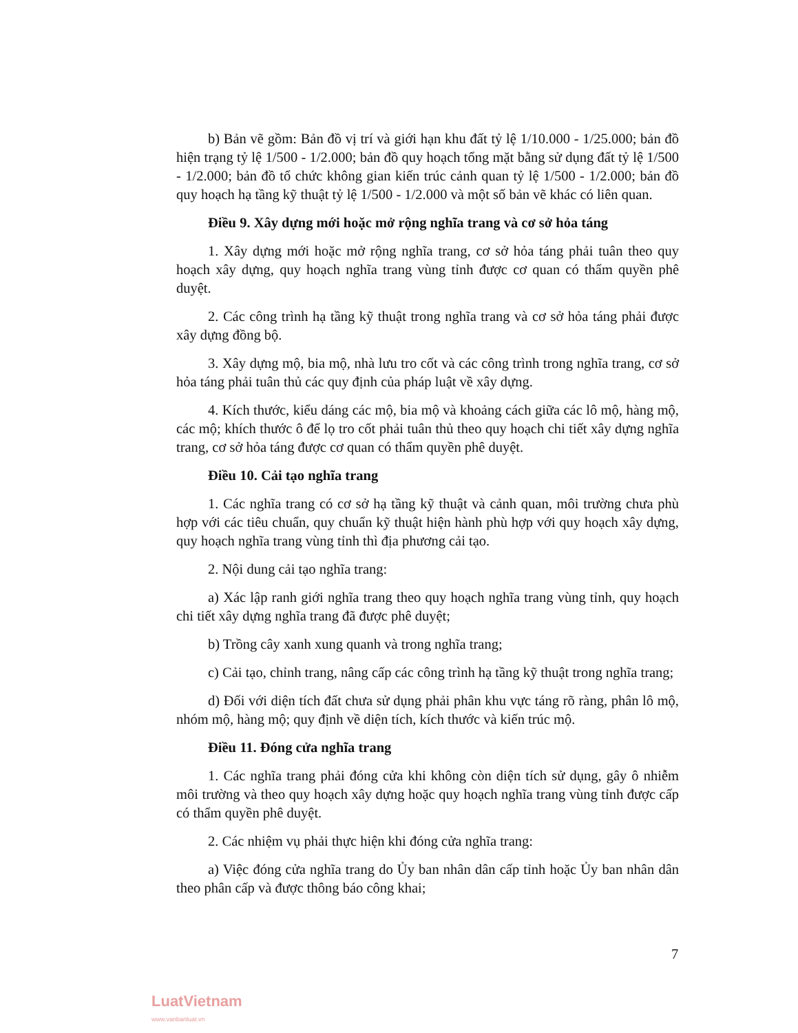b) Bản vẽ gồm: Bản đồ vị trí và giới hạn khu đất tỷ lệ 1/10.000 - 1/25.000; bản đồ hiện trạng tỷ lệ 1/500 - 1/2.000; bản đồ quy hoạch tổng mặt bằng sử dụng đất tỷ lệ 1/500 - 1/2.000; bản đồ tổ chức không gian kiến trúc cảnh quan tỷ lệ 1/500 - 1/2.000; bản đồ quy hoạch hạ tầng kỹ thuật tỷ lệ 1/500 - 1/2.000 và một số bản vẽ khác có liên quan.
Điều 9. Xây dựng mới hoặc mở rộng nghĩa trang và cơ sở hỏa táng
1. Xây dựng mới hoặc mở rộng nghĩa trang, cơ sở hỏa táng phải tuân theo quy hoạch xây dựng, quy hoạch nghĩa trang vùng tỉnh được cơ quan có thẩm quyền phê duyệt.
2. Các công trình hạ tầng kỹ thuật trong nghĩa trang và cơ sở hỏa táng phải được xây dựng đồng bộ.
3. Xây dựng mộ, bia mộ, nhà lưu tro cốt và các công trình trong nghĩa trang, cơ sở hỏa táng phải tuân thủ các quy định của pháp luật về xây dựng.
4. Kích thước, kiểu dáng các mộ, bia mộ và khoảng cách giữa các lô mộ, hàng mộ, các mộ; khích thước ô để lọ tro cốt phải tuân thủ theo quy hoạch chi tiết xây dựng nghĩa trang, cơ sở hỏa táng được cơ quan có thẩm quyền phê duyệt.
Điều 10. Cải tạo nghĩa trang
1. Các nghĩa trang có cơ sở hạ tầng kỹ thuật và cảnh quan, môi trường chưa phù hợp với các tiêu chuẩn, quy chuẩn kỹ thuật hiện hành phù hợp với quy hoạch xây dựng, quy hoạch nghĩa trang vùng tỉnh thì địa phương cải tạo.
2. Nội dung cải tạo nghĩa trang:
a) Xác lập ranh giới nghĩa trang theo quy hoạch nghĩa trang vùng tỉnh, quy hoạch chi tiết xây dựng nghĩa trang đã được phê duyệt;
b) Trồng cây xanh xung quanh và trong nghĩa trang;
c) Cải tạo, chỉnh trang, nâng cấp các công trình hạ tầng kỹ thuật trong nghĩa trang;
d) Đối với diện tích đất chưa sử dụng phải phân khu vực táng rõ ràng, phân lô mộ, nhóm mộ, hàng mộ; quy định về diện tích, kích thước và kiến trúc mộ.
Điều 11. Đóng cửa nghĩa trang
1. Các nghĩa trang phải đóng cửa khi không còn diện tích sử dụng, gây ô nhiễm môi trường và theo quy hoạch xây dựng hoặc quy hoạch nghĩa trang vùng tỉnh được cấp có thẩm quyền phê duyệt.
2. Các nhiệm vụ phải thực hiện khi đóng cửa nghĩa trang:
a) Việc đóng cửa nghĩa trang do Ủy ban nhân dân cấp tỉnh hoặc Ủy ban nhân dân theo phân cấp và được thông báo công khai;
7
LuatVietnam
www.vanbanluat.vn